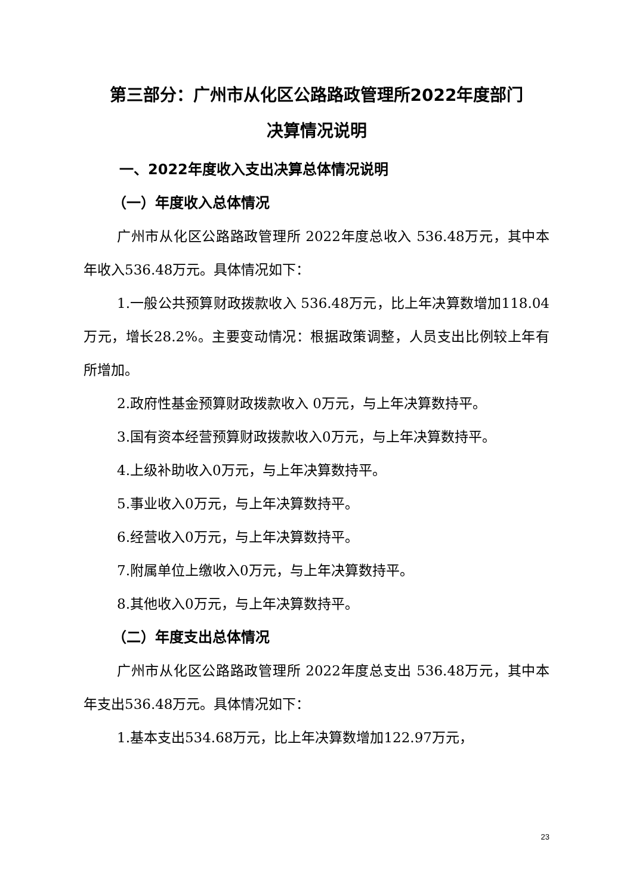第三部分：广州市从化区公路路政管理所2022年度部门
决算情况说明
一、2022年度收入支出决算总体情况说明
（一）年度收入总体情况
广州市从化区公路路政管理所 2022年度总收入 536.48万元，其中本年收入536.48万元。具体情况如下：
1.一般公共预算财政拨款收入 536.48万元，比上年决算数增加118.04万元，增长28.2%。主要变动情况：根据政策调整，人员支出比例较上年有所增加。
2.政府性基金预算财政拨款收入 0万元，与上年决算数持平。
3.国有资本经营预算财政拨款收入0万元，与上年决算数持平。
4.上级补助收入0万元，与上年决算数持平。
5.事业收入0万元，与上年决算数持平。
6.经营收入0万元，与上年决算数持平。
7.附属单位上缴收入0万元，与上年决算数持平。
8.其他收入0万元，与上年决算数持平。
（二）年度支出总体情况
广州市从化区公路路政管理所 2022年度总支出 536.48万元，其中本年支出536.48万元。具体情况如下：
1.基本支出534.68万元，比上年决算数增加122.97万元，
23